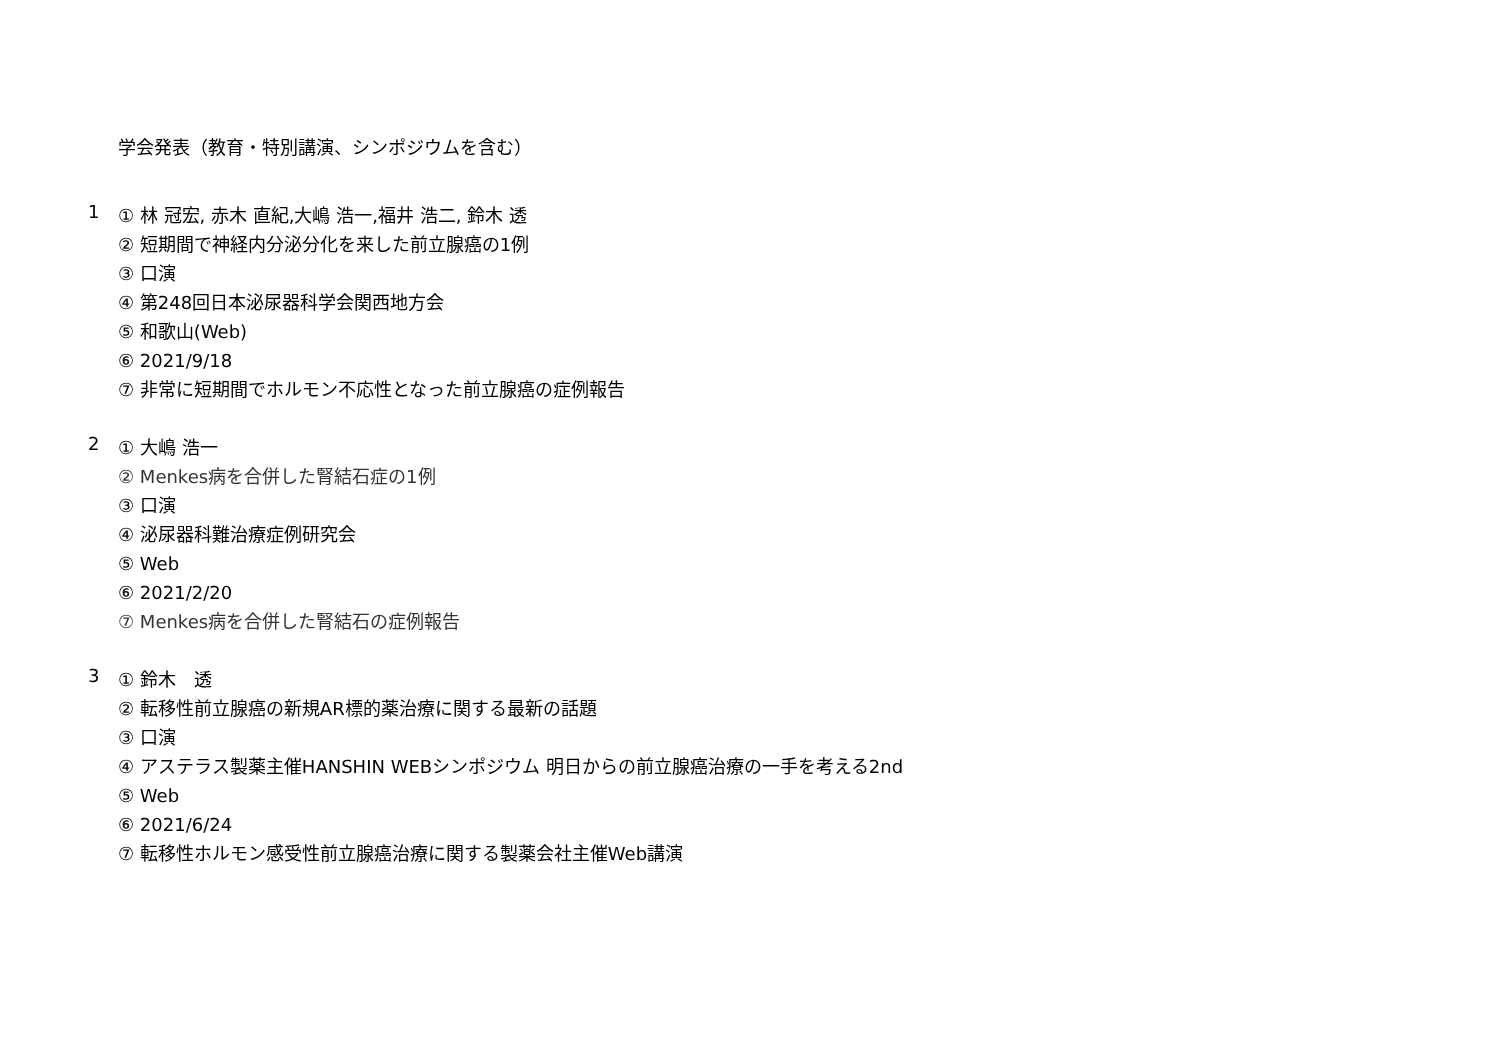学会発表（教育・特別講演、シンポジウムを含む）
1
① 林 冠宏, 赤木 直紀,大嶋 浩一,福井 浩二, 鈴木 透
② 短期間で神経内分泌分化を来した前立腺癌の1例
③ 口演
④ 第248回日本泌尿器科学会関西地方会
⑤ 和歌山(Web)
⑥ 2021/9/18
⑦ 非常に短期間でホルモン不応性となった前立腺癌の症例報告
2
① 大嶋 浩一
② Menkes病を合併した腎結石症の1例
③ 口演
④ 泌尿器科難治療症例研究会
⑤ Web
⑥ 2021/2/20
⑦ Menkes病を合併した腎結石の症例報告
3
① 鈴木　透
② 転移性前立腺癌の新規AR標的薬治療に関する最新の話題
③ 口演
④ アステラス製薬主催HANSHIN WEBシンポジウム 明日からの前立腺癌治療の一手を考える2nd
⑤ Web
⑥ 2021/6/24
⑦ 転移性ホルモン感受性前立腺癌治療に関する製薬会社主催Web講演